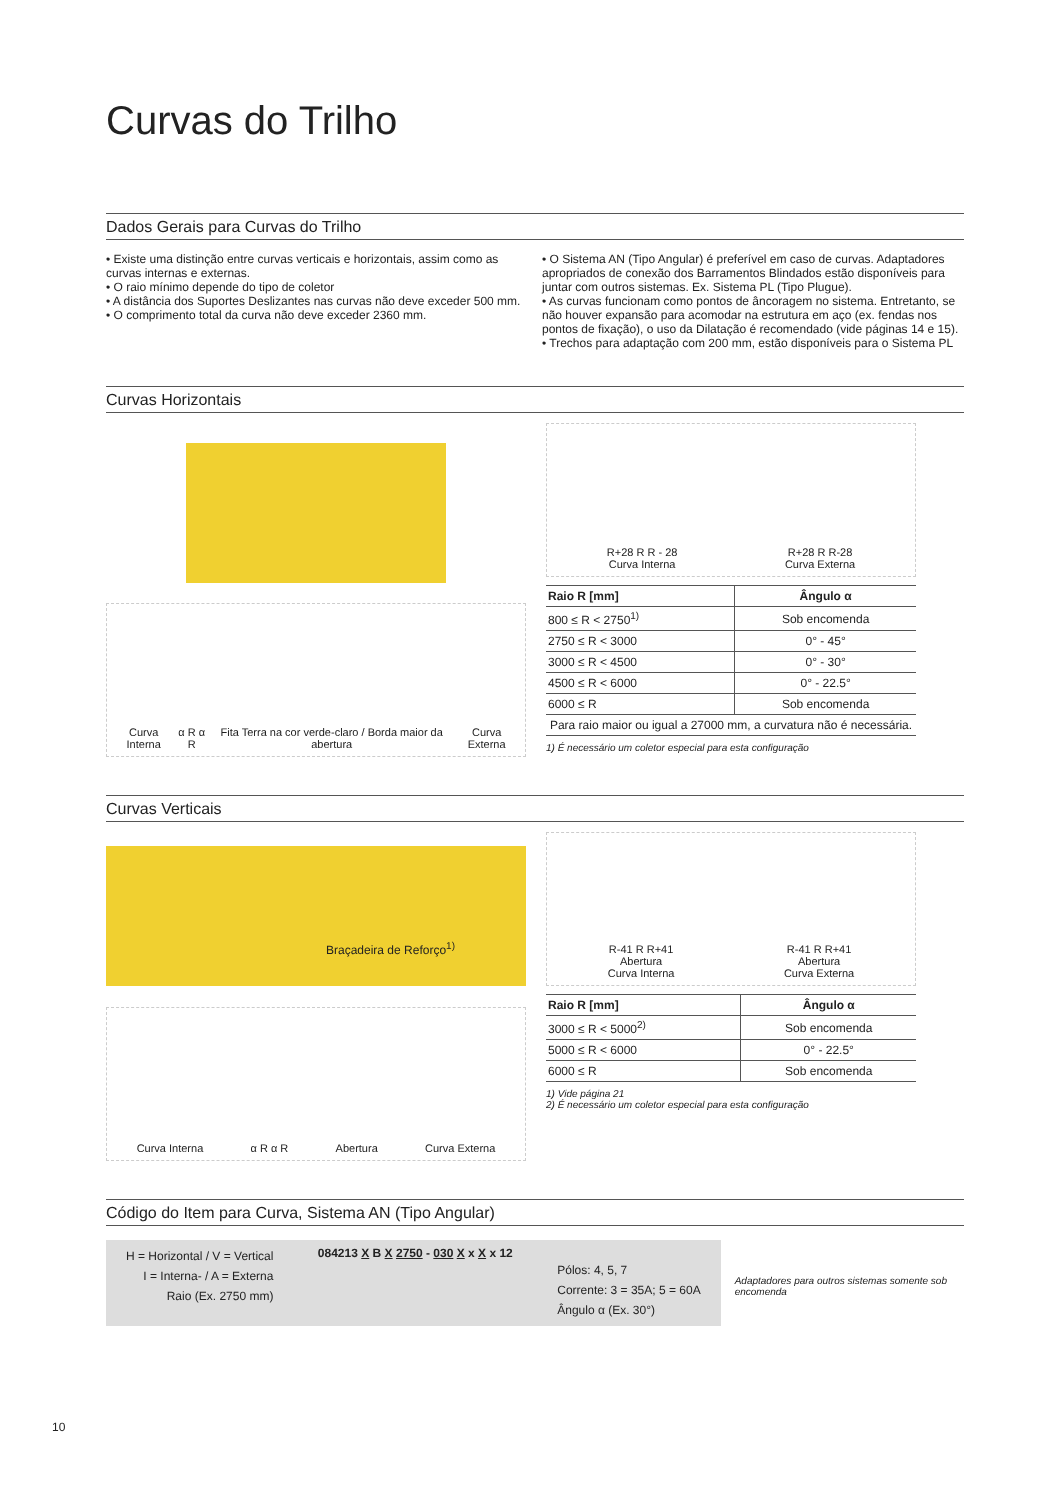Curvas do Trilho
Dados Gerais para Curvas do Trilho
• Existe uma distinção entre curvas verticais e horizontais, assim como as curvas internas e externas.
• O raio mínimo depende do tipo de coletor
• A distância dos Suportes Deslizantes nas curvas não deve exceder 500 mm.
• O comprimento total da curva não deve exceder 2360 mm.
• O Sistema AN (Tipo Angular) é preferível em caso de curvas. Adaptadores apropriados de conexão dos Barramentos Blindados estão disponíveis para juntar com outros sistemas. Ex. Sistema PL (Tipo Plugue).
• As curvas funcionam como pontos de âncoragem no sistema. Entretanto, se não houver expansão para acomodar na estrutura em aço (ex. fendas nos pontos de fixação), o uso da Dilatação é recomendado (vide páginas 14 e 15).
• Trechos para adaptação com 200 mm, estão disponíveis para o Sistema PL
Curvas Horizontais
Curva Interna α R α R Fita Terra na cor verde-claro / Borda maior da abertura Curva Externa
R+28 R R - 28
Curva Interna R+28 R R-28
Curva Externa
| Raio R [mm] | Ângulo α |
| --- | --- |
| 800 ≤ R < 2750<sup>1)</sup> | Sob encomenda |
| 2750 ≤ R < 3000 | 0° - 45° |
| 3000 ≤ R < 4500 | 0° - 30° |
| 4500 ≤ R < 6000 | 0° - 22.5° |
| 6000 ≤ R | Sob encomenda |
| Para raio maior ou igual a 27000 mm, a curvatura não é necessária. | |
1) É necessário um coletor especial para esta configuração
Curvas Verticais
Braçadeira de Reforço<sup>1)</sup>
Curva Interna α R α R Abertura Curva Externa
R-41 R R+41
Abertura
Curva Interna R-41 R R+41
Abertura
Curva Externa
| Raio R [mm] | Ângulo α |
| --- | --- |
| 3000 ≤ R < 5000<sup>2)</sup> | Sob encomenda |
| 5000 ≤ R < 6000 | 0° - 22.5° |
| 6000 ≤ R | Sob encomenda |
1) Vide página 21
2) É necessário um coletor especial para esta configuração
Código do Item para Curva, Sistema AN (Tipo Angular)
H = Horizontal / V = Vertical
I = Interna- / A = Externa
Raio (Ex. 2750 mm)
084213 X B X 2750 - 030 X x X x 12
Pólos: 4, 5, 7
Corrente: 3 = 35A; 5 = 60A
Ângulo α (Ex. 30°)
Adaptadores para outros sistemas somente sob encomenda
10